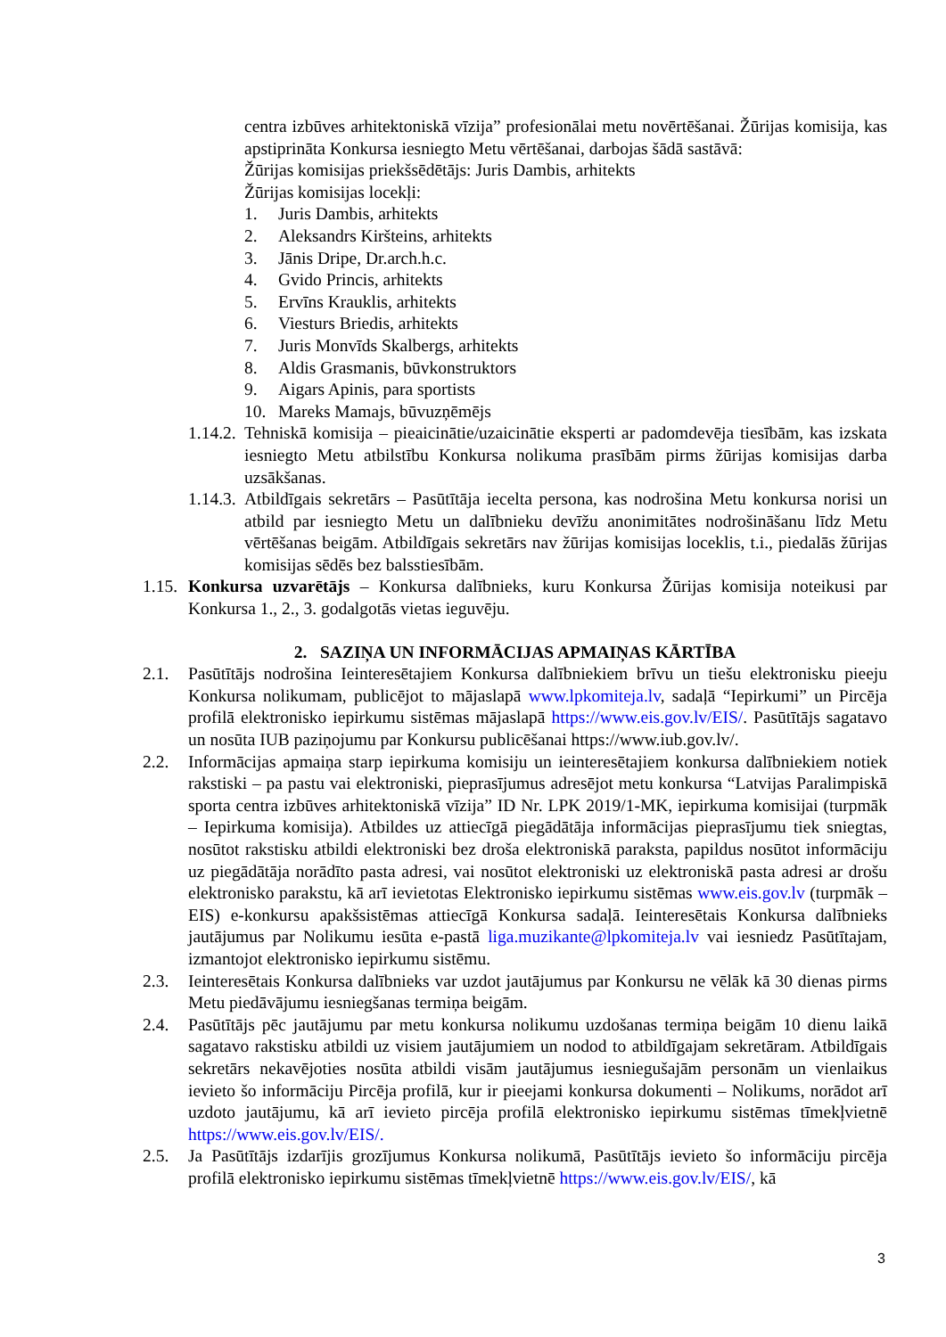centra izbūves arhitektoniskā vīzija” profesionālai metu novērtēšanai. Žūrijas komisija, kas apstiprināta Konkursa iesniegto Metu vērtēšanai, darbojas šādā sastāvā:
Žūrijas komisijas priekšsēdētājs: Juris Dambis, arhitekts
Žūrijas komisijas locekļi:
1. Juris Dambis, arhitekts
2. Aleksandrs Kiršteins, arhitekts
3. Jānis Dripe, Dr.arch.h.c.
4. Gvido Princis, arhitekts
5. Ervīns Krauklis, arhitekts
6. Viesturs Briedis, arhitekts
7. Juris Monvīds Skalbergs, arhitekts
8. Aldis Grasmanis, būvkonstruktors
9. Aigars Apinis, para sportists
10. Mareks Mamajs, būvuzņēmējs
1.14.2.
Tehniskā komisija – pieaicinātie/uzaicinātie eksperti ar padomdevēja tiesībām, kas izskata iesniegto Metu atbilstību Konkursa nolikuma prasībām pirms žūrijas komisijas darba uzsākšanas.
1.14.3.
Atbildīgais sekretārs – Pasūtītāja iecelta persona, kas nodrošina Metu konkursa norisi un atbild par iesniegto Metu un dalībnieku devīžu anonimitātes nodrošināšanu līdz Metu vērtēšanas beigām. Atbildīgais sekretārs nav žūrijas komisijas loceklis, t.i., piedalās žūrijas komisijas sēdēs bez balsstiesībām.
1.15.
Konkursa uzvarētājs – Konkursa dalībnieks, kuru Konkursa Žūrijas komisija noteikusi par Konkursa 1., 2., 3. godalgotās vietas ieguvēju.
2. SAZIŅA UN INFORMĀCIJAS APMAIŅAS KĀRTĪBA
2.1. Pasūtītājs nodrošina Ieinteresētajiem Konkursa dalībniekiem brīvu un tiešu elektronisku pieeju Konkursa nolikumam, publicējot to mājaslapā www.lpkomiteja.lv, sadaļā “Iepirkumi” un Pircēja profilā elektronisko iepirkumu sistēmas mājaslapā https://www.eis.gov.lv/EIS/. Pasūtītājs sagatavo un nosūta IUB paziņojumu par Konkursu publicēšanai https://www.iub.gov.lv/.
2.2. Informācijas apmaiņa starp iepirkuma komisiju un ieinteresētajiem konkursa dalībniekiem notiek rakstiski – pa pastu vai elektroniski, pieprasījumus adresējot metu konkursa “Latvijas Paralimpiskā sporta centra izbūves arhitektoniskā vīzija” ID Nr. LPK 2019/1-MK, iepirkuma komisijai (turpmāk – Iepirkuma komisija). Atbildes uz attiecīgā piegādātāja informācijas pieprasījumu tiek sniegtas, nosūtot rakstisku atbildi elektroniski bez droša elektroniskā paraksta, papildus nosūtot informāciju uz piegādātāja norādīto pasta adresi, vai nosūtot elektroniski uz elektroniskā pasta adresi ar drošu elektronisko parakstu, kā arī ievietotas Elektronisko iepirkumu sistēmas www.eis.gov.lv (turpmāk – EIS) e-konkursu apakšsistēmas attiecīgā Konkursa sadaļā. Ieinteresētais Konkursa dalībnieks jautājumus par Nolikumu iesūta e-pastā liga.muzikante@lpkomiteja.lv vai iesniedz Pasūtītajam, izmantojot elektronisko iepirkumu sistēmu.
2.3. Ieinteresētais Konkursa dalībnieks var uzdot jautājumus par Konkursu ne vēlāk kā 30 dienas pirms Metu piedāvājumu iesniegšanas termiņa beigām.
2.4. Pasūtītājs pēc jautājumu par metu konkursa nolikumu uzdošanas termiņa beigām 10 dienu laikā sagatavo rakstisku atbildi uz visiem jautājumiem un nodod to atbildīgajam sekretāram. Atbildīgais sekretārs nekavējoties nosūta atbildi visām jautājumus iesniegušajām personām un vienlaikus ievieto šo informāciju Pircēja profilā, kur ir pieejami konkursa dokumenti – Nolikums, norādot arī uzdoto jautājumu, kā arī ievieto pircēja profilā elektronisko iepirkumu sistēmas tīmekļvietnē https://www.eis.gov.lv/EIS/.
2.5. Ja Pasūtītājs izdarījis grozījumus Konkursa nolikumā, Pasūtītājs ievieto šo informāciju pircēja profilā elektronisko iepirkumu sistēmas tīmekļvietnē https://www.eis.gov.lv/EIS/, kā
3